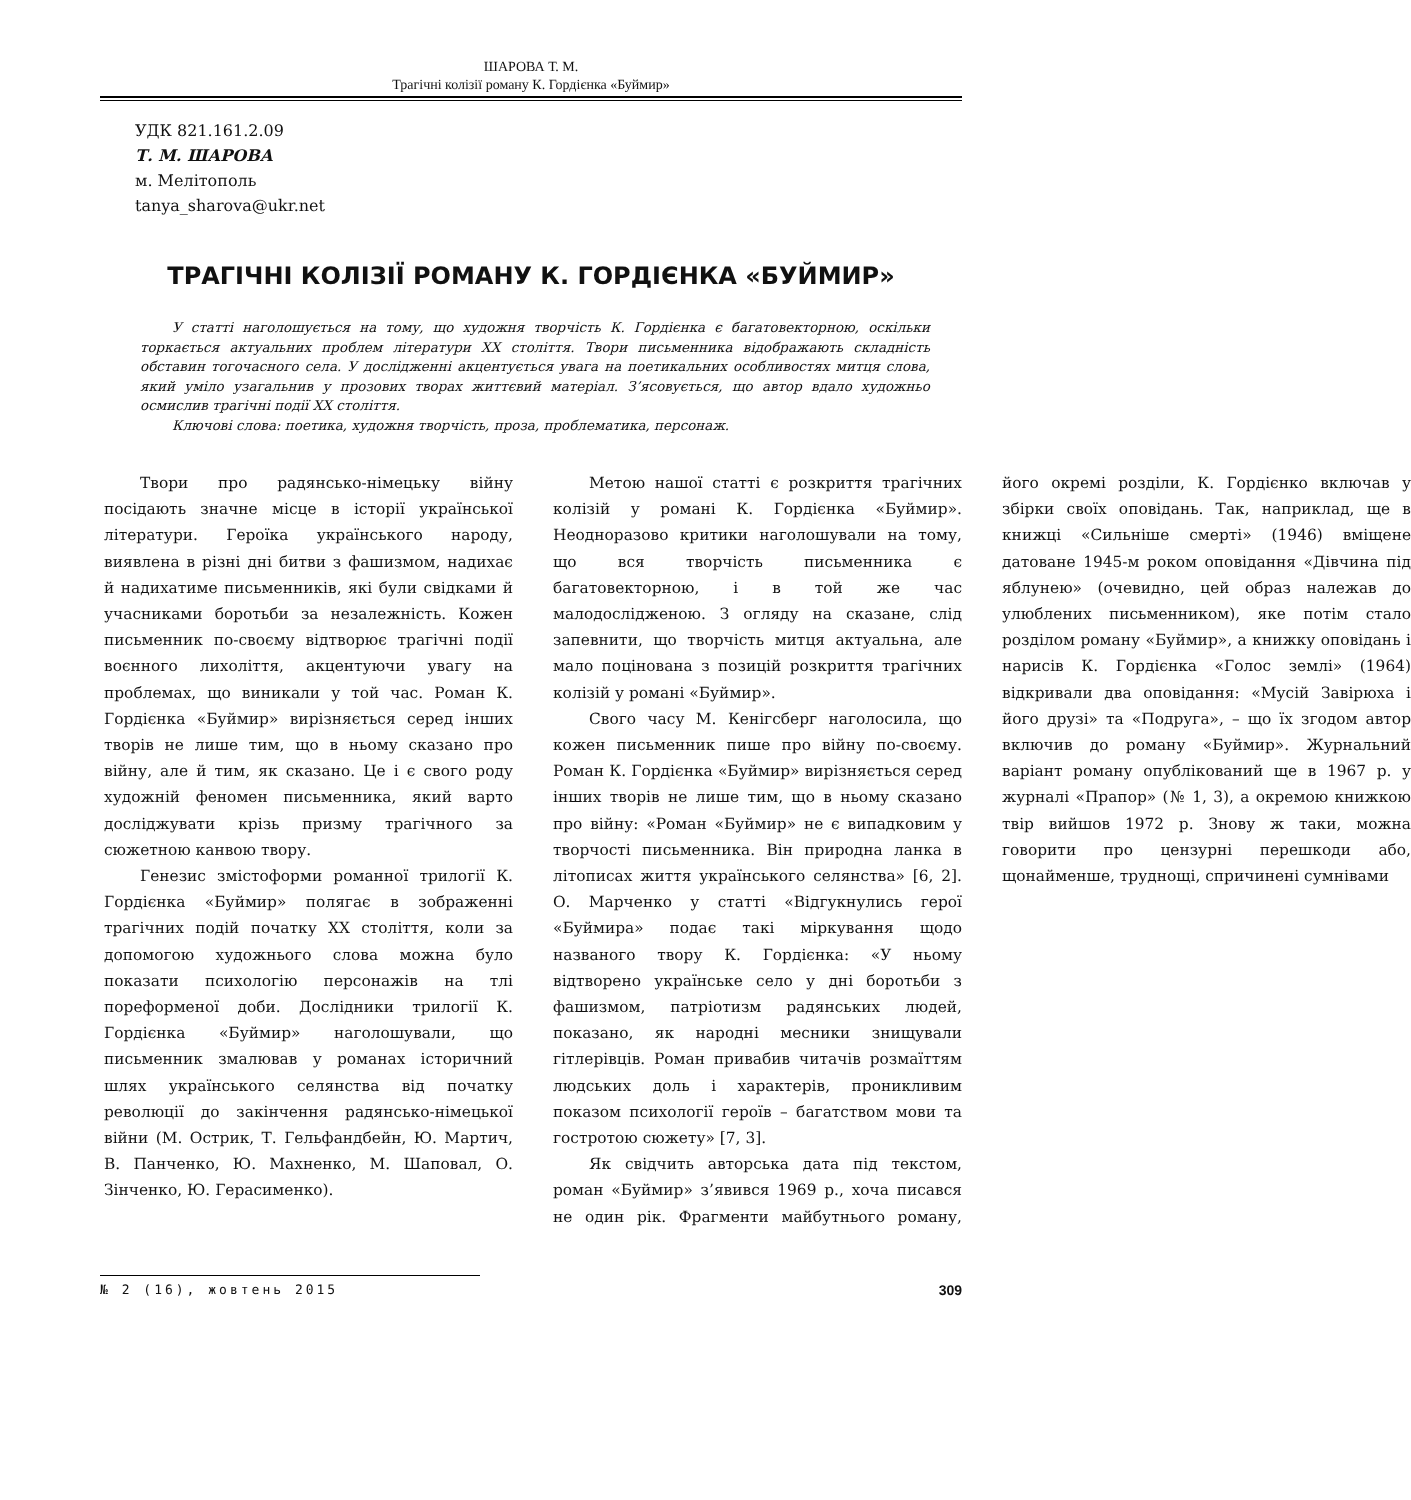ШАРОВА Т. М.
Трагічні колізії роману К. Гордієнка «Буймир»
УДК 821.161.2.09
Т. М. ШАРОВА
м. Мелітополь
tanya_sharova@ukr.net
ТРАГІЧНІ КОЛІЗІЇ РОМАНУ К. ГОРДІЄНКА «БУЙМИР»
У статті наголошується на тому, що художня творчість К. Гордієнка є багатовекторною, оскільки торкається актуальних проблем літератури ХХ століття. Твори письменника відображають складність обставин тогочасного села. У дослідженні акцентується увага на поетикальних особливостях митця слова, який уміло узагальнив у прозових творах життєвий матеріал. З’ясовується, що автор вдало художньо осмислив трагічні події ХХ століття.
Ключові слова: поетика, художня творчість, проза, проблематика, персонаж.
Твори про радянсько-німецьку війну посідають значне місце в історії української літератури. Героїка українського народу, виявлена в різні дні битви з фашизмом, надихає й надихатиме письменників, які були свідками й учасниками боротьби за незалежність. Кожен письменник по-своєму відтворює трагічні події воєнного лихоліття, акцентуючи увагу на проблемах, що виникали у той час. Роман К. Гордієнка «Буймир» вирізняється серед інших творів не лише тим, що в ньому сказано про війну, але й тим, як сказано. Це і є свого роду художній феномен письменника, який варто досліджувати крізь призму трагічного за сюжетною канвою твору.
Генезис змістоформи романної трилогії К. Гордієнка «Буймир» полягає в зображенні трагічних подій початку ХХ століття, коли за допомогою художнього слова можна було показати психологію персонажів на тлі пореформеної доби. Дослідники трилогії К. Гордієнка «Буймир» наголошували, що письменник змалював у романах історичний шлях українського селянства від початку революції до закінчення радянсько-німецької війни (М. Острик, Т. Гельфандбейн, Ю. Мартич, В. Панченко, Ю. Махненко, М. Шаповал, О. Зінченко, Ю. Герасименко).
Метою нашої статті є розкриття трагічних колізій у романі К. Гордієнка «Буймир». Неодноразово критики наголошували на тому, що вся творчість письменника є багатовекторною, і в той же час малодослідженою. З огляду на сказане, слід запевнити, що творчість митця актуальна, але мало поцінована з позицій розкриття трагічних колізій у романі «Буймир».
Свого часу М. Кенігсберг наголосила, що кожен письменник пише про війну по-своєму. Роман К. Гордієнка «Буймир» вирізняється серед інших творів не лише тим, що в ньому сказано про війну: «Роман «Буймир» не є випадковим у творчості письменника. Він природна ланка в літописах життя українського селянства» [6, 2]. О. Марченко у статті «Відгукнулись герої «Буймира» подає такі міркування щодо названого твору К. Гордієнка: «У ньому відтворено українське село у дні боротьби з фашизмом, патріотизм радянських людей, показано, як народні месники знищували гітлерівців. Роман привабив читачів розмаїттям людських доль і характерів, проникливим показом психології героїв – багатством мови та гостротою сюжету» [7, 3].
Як свідчить авторська дата під текстом, роман «Буймир» з’явився 1969 р., хоча писався не один рік. Фрагменти майбутнього роману, його окремі розділи, К. Гордієнко включав у збірки своїх оповідань. Так, наприклад, ще в книжці «Сильніше смерті» (1946) вміщене датоване 1945-м роком оповідання «Дівчина під яблунею» (очевидно, цей образ належав до улюблених письменником), яке потім стало розділом роману «Буймир», а книжку оповідань і нарисів К. Гордієнка «Голос землі» (1964) відкривали два оповідання: «Мусій Завірюха і його друзі» та «Подруга», – що їх згодом автор включив до роману «Буймир». Журнальний варіант роману опублікований ще в 1967 р. у журналі «Прапор» (№ 1, 3), а окремою книжкою твір вийшов 1972 р. Знову ж таки, можна говорити про цензурні перешкоди або, щонайменше, труднощі, спричинені сумнівами
№ 2 (16), жовтень 2015 309